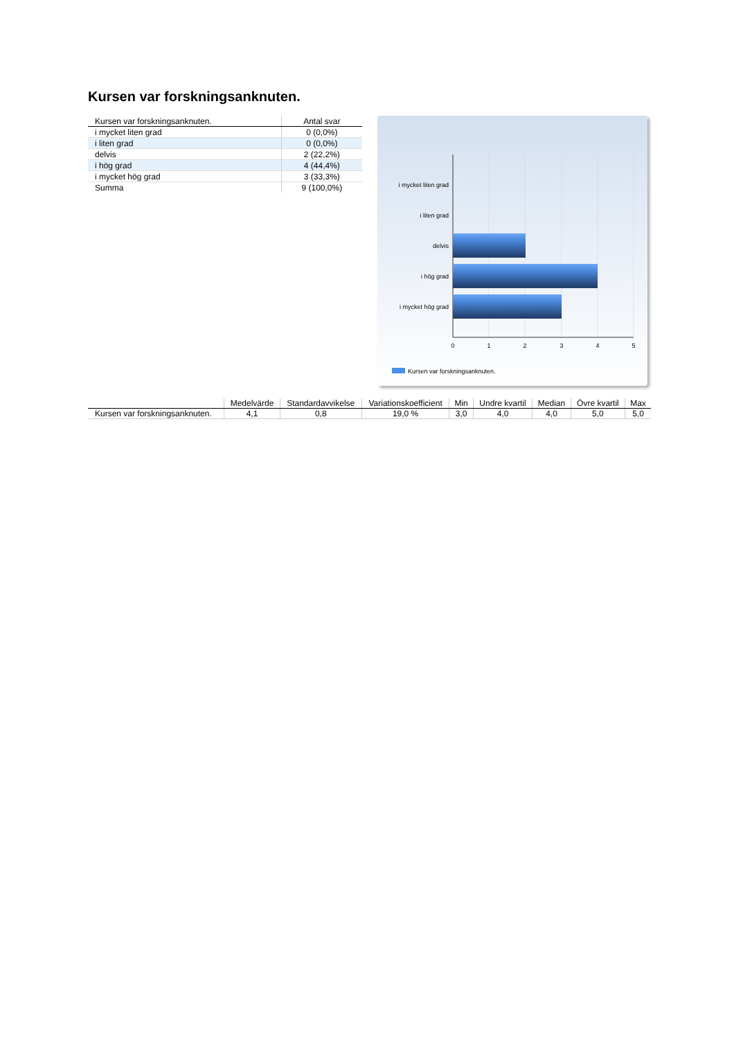Kursen var forskningsanknuten.
| Kursen var forskningsanknuten. | Antal svar |
| --- | --- |
| i mycket liten grad | 0 (0,0%) |
| i liten grad | 0 (0,0%) |
| delvis | 2 (22,2%) |
| i hög grad | 4 (44,4%) |
| i mycket hög grad | 3 (33,3%) |
| Summa | 9 (100,0%) |
i mycket liten grad
i liten grad
delvis
i hög grad
i mycket hög grad
0
1
2
3
4
5
Kursen var forskningsanknuten.
| | Medelvärde | Standardavvikelse | Variationskoefficient | Min | Undre kvartil | Median | Övre kvartil | Max |
| --- | --- | --- | --- | --- | --- | --- | --- | --- |
| Kursen var forskningsanknuten. | 4,1 | 0,8 | 19,0 % | 3,0 | 4,0 | 4,0 | 5,0 | 5,0 |